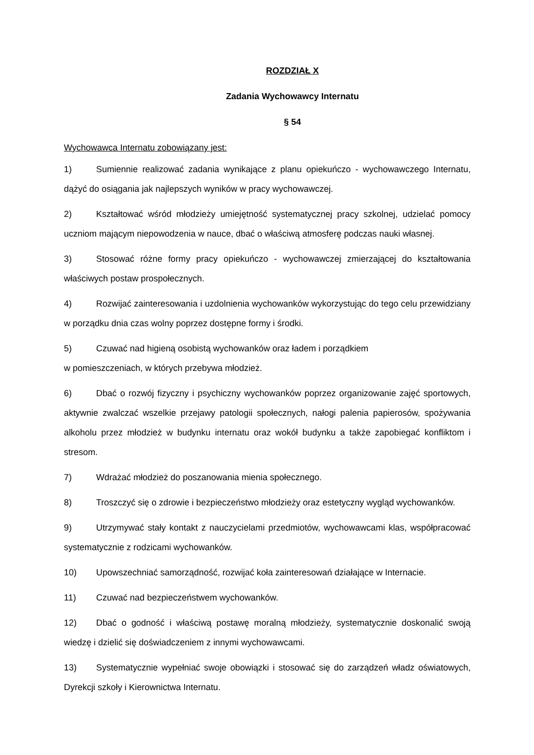ROZDZIAŁ X
Zadania Wychowawcy Internatu
§ 54
Wychowawca Internatu zobowiązany jest:
1) Sumiennie realizować zadania wynikające z planu opiekuńczo - wychowawczego Internatu, dążyć do osiągania jak najlepszych wyników w pracy wychowawczej.
2) Kształtować wśród młodzieży umiejętność systematycznej pracy szkolnej, udzielać pomocy uczniom mającym niepowodzenia w nauce, dbać o właściwą atmosferę podczas nauki własnej.
3) Stosować różne formy pracy opiekuńczo - wychowawczej zmierzającej do kształtowania właściwych postaw prospołecznych.
4) Rozwijać zainteresowania i uzdolnienia wychowanków wykorzystując do tego celu przewidziany w porządku dnia czas wolny poprzez dostępne formy i środki.
5) Czuwać nad higieną osobistą wychowanków oraz ładem i porządkiem
w pomieszczeniach, w których przebywa młodzież.
6) Dbać o rozwój fizyczny i psychiczny wychowanków poprzez organizowanie zajęć sportowych, aktywnie zwalczać wszelkie przejawy patologii społecznych, nałogi palenia papierosów, spożywania alkoholu przez młodzież w budynku internatu oraz wokół budynku a także zapobiegać konfliktom i stresom.
7) Wdrażać młodzież do poszanowania mienia społecznego.
8) Troszczyć się o zdrowie i bezpieczeństwo młodzieży oraz estetyczny wygląd wychowanków.
9) Utrzymywać stały kontakt z nauczycielami przedmiotów, wychowawcami klas, współpracować systematycznie z rodzicami wychowanków.
10) Upowszechniać samorządność, rozwijać koła zainteresowań działające w Internacie.
11) Czuwać nad bezpieczeństwem wychowanków.
12) Dbać o godność i właściwą postawę moralną młodzieży, systematycznie doskonalić swoją wiedzę i dzielić się doświadczeniem z innymi wychowawcami.
13) Systematycznie wypełniać swoje obowiązki i stosować się do zarządzeń władz oświatowych, Dyrekcji szkoły i Kierownictwa Internatu.